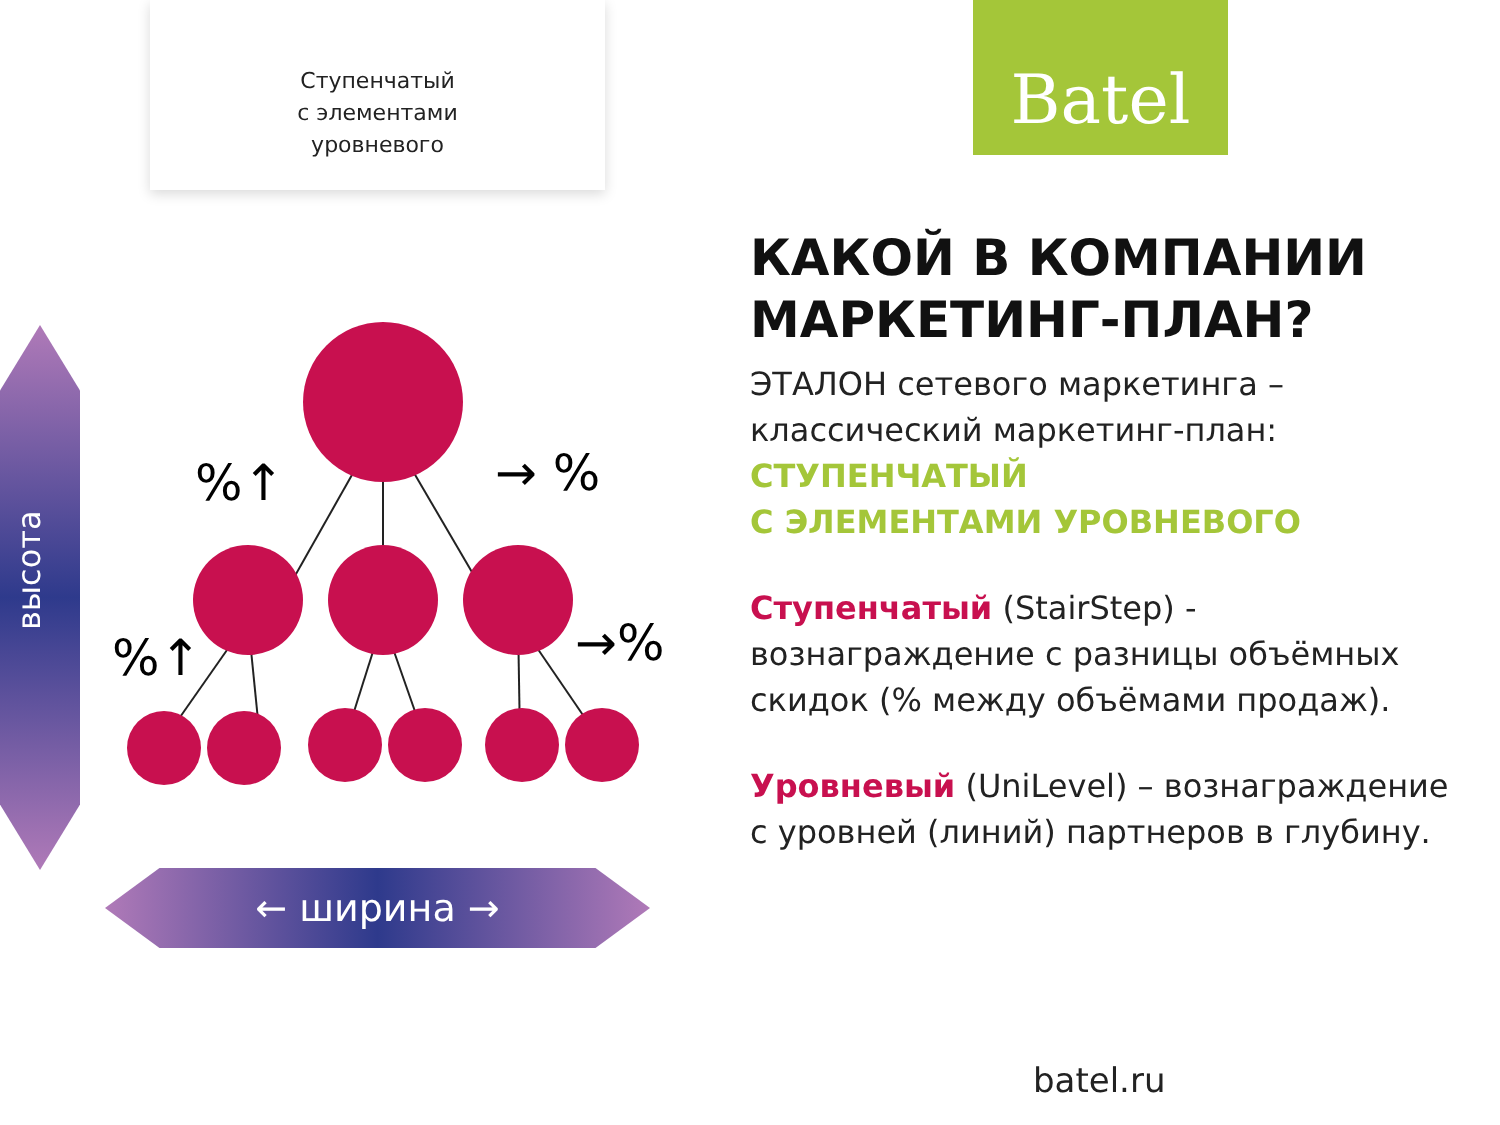Ступенчатый
с элементами
уровневого
высота
%↑
→ %
%↑
→%
← ширина →
Batel
КАКОЙ В КОМПАНИИ МАРКЕТИНГ-ПЛАН?
ЭТАЛОН сетевого маркетинга – классический маркетинг-план:
СТУПЕНЧАТЫЙ
С ЭЛЕМЕНТАМИ УРОВНЕВОГО
Ступенчатый (StairStep) - вознаграждение с разницы объёмных скидок (% между объёмами продаж).
Уровневый (UniLevel) – вознаграждение с уровней (линий) партнеров в глубину.
batel.ru